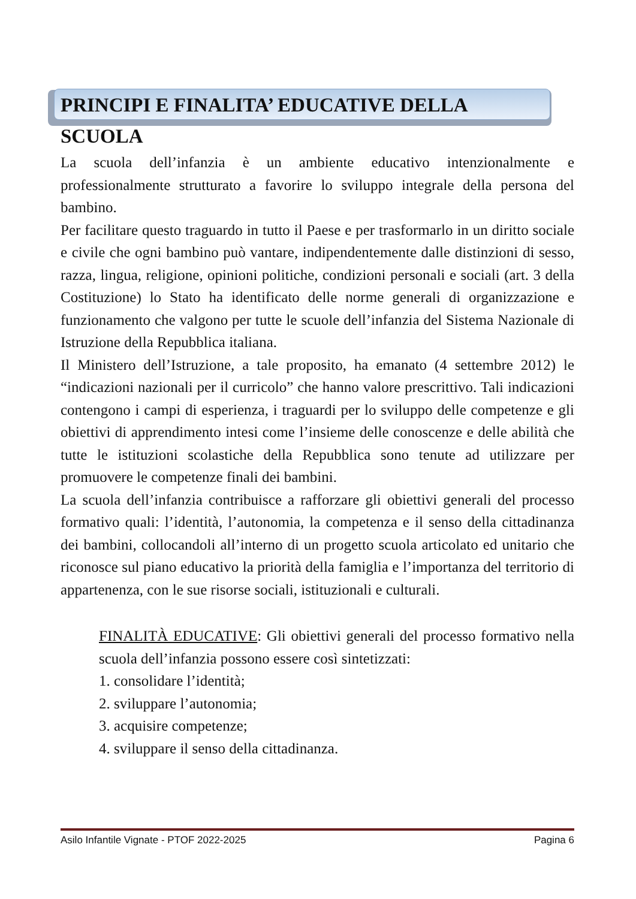PRINCIPI E FINALITA’ EDUCATIVE DELLA SCUOLA
La scuola dell’infanzia è un ambiente educativo intenzionalmente e professionalmente strutturato a favorire lo sviluppo integrale della persona del bambino.
Per facilitare questo traguardo in tutto il Paese e per trasformarlo in un diritto sociale e civile che ogni bambino può vantare, indipendentemente dalle distinzioni di sesso, razza, lingua, religione, opinioni politiche, condizioni personali e sociali (art. 3 della Costituzione) lo Stato ha identificato delle norme generali di organizzazione e funzionamento che valgono per tutte le scuole dell’infanzia del Sistema Nazionale di Istruzione della Repubblica italiana.
Il Ministero dell’Istruzione, a tale proposito, ha emanato (4 settembre 2012) le “indicazioni nazionali per il curricolo” che hanno valore prescrittivo. Tali indicazioni contengono i campi di esperienza, i traguardi per lo sviluppo delle competenze e gli obiettivi di apprendimento intesi come l’insieme delle conoscenze e delle abilità che tutte le istituzioni scolastiche della Repubblica sono tenute ad utilizzare per promuovere le competenze finali dei bambini.
La scuola dell’infanzia contribuisce a rafforzare gli obiettivi generali del processo formativo quali: l’identità, l’autonomia, la competenza e il senso della cittadinanza dei bambini, collocandoli all’interno di un progetto scuola articolato ed unitario che riconosce sul piano educativo la priorità della famiglia e l’importanza del territorio di appartenenza, con le sue risorse sociali, istituzionali e culturali.
FINALITÀ EDUCATIVE: Gli obiettivi generali del processo formativo nella scuola dell’infanzia possono essere così sintetizzati:
1. consolidare l’identità;
2. sviluppare l’autonomia;
3. acquisire competenze;
4. sviluppare il senso della cittadinanza.
Asilo Infantile Vignate - PTOF 2022-2025 Pagina 6